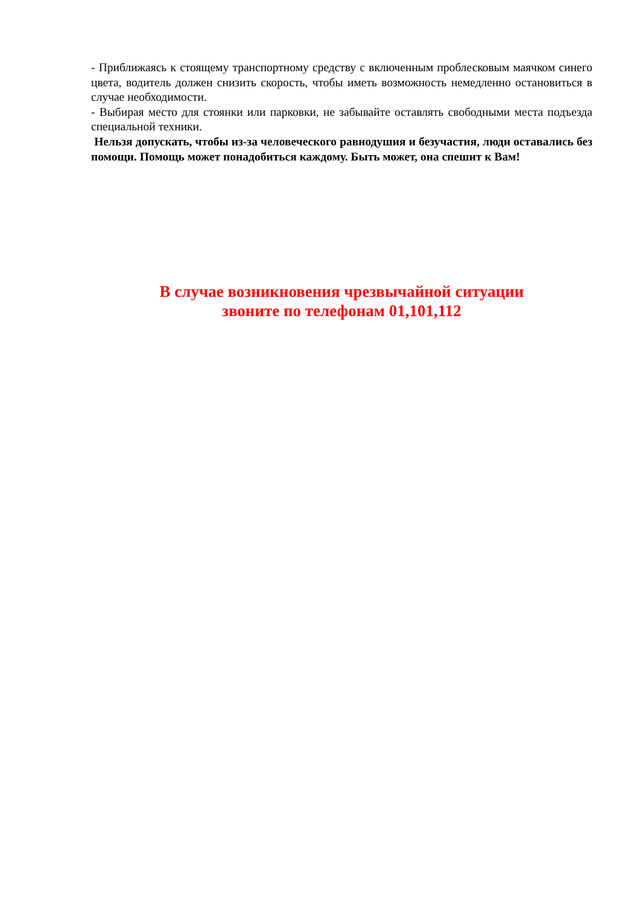- Приближаясь к стоящему транспортному средству с включенным проблесковым маячком синего цвета, водитель должен снизить скорость, чтобы иметь возможность немедленно остановиться в случае необходимости.
- Выбирая место для стоянки или парковки, не забывайте оставлять свободными места подъезда специальной техники.
Нельзя допускать, чтобы из-за человеческого равнодушия и безучастия, люди оставались без помощи. Помощь может понадобиться каждому. Быть может, она спешит к Вам!
В случае возникновения чрезвычайной ситуации
звоните по телефонам 01,101,112